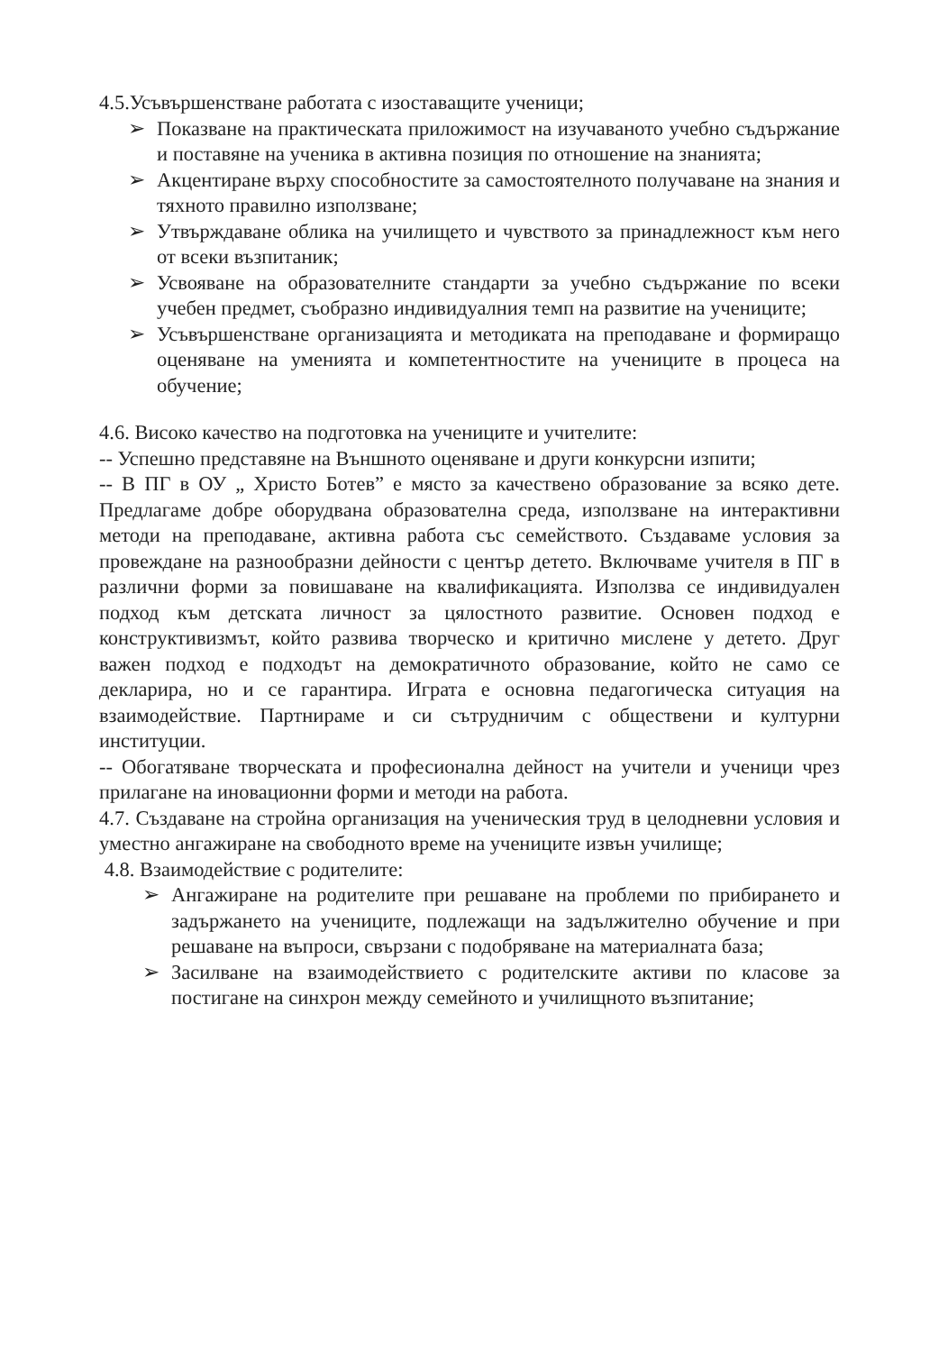4.5.Усъвършенстване работата с изоставащите ученици;
➢ Показване на практическата приложимост на изучаваното учебно съдържание и поставяне на ученика в активна позиция по отношение на знанията;
➢ Акцентиране върху способностите за самостоятелното получаване на знания и тяхното правилно използване;
➢ Утвърждаване облика на училището и чувството за принадлежност към него от всеки възпитаник;
➢ Усвояване на образователните стандарти за учебно съдържание по всеки учебен предмет, съобразно индивидуалния темп на развитие на учениците;
➢ Усъвършенстване организацията и методиката на преподаване и формиращо оценяване на уменията и компетентностите на учениците в процеса на обучение;
4.6. Високо качество на подготовка на учениците и учителите:
-- Успешно представяне на Външното оценяване и други конкурсни изпити;
-- В ПГ в ОУ „ Христо Ботев” е място за качествено образование за всяко дете. Предлагаме добре оборудвана образователна среда, използване на интерактивни методи на преподаване, активна работа със семейството. Създаваме условия за провеждане на разнообразни дейности с център детето. Включваме учителя в ПГ в различни форми за повишаване на квалификацията. Използва се индивидуален подход към детската личност за цялостното развитие. Основен подход е конструктивизмът, който развива творческо и критично мислене у детето. Друг важен подход е подходът на демократичното образование, който не само се декларира, но и се гарантира. Играта е основна педагогическа ситуация на взаимодействие. Партнираме и си сътрудничим с обществени и културни институции.
-- Обогатяване творческата и професионална дейност на учители и ученици чрез прилагане на иновационни форми и методи на работа.
4.7. Създаване на стройна организация на ученическия труд в целодневни условия и уместно ангажиране на свободното време на учениците извън училище;
4.8. Взаимодействие с родителите:
➢ Ангажиране на родителите при решаване на проблеми по прибирането и задържането на учениците, подлежащи на задължително обучение и при решаване на въпроси, свързани с подобряване на материалната база;
➢ Засилване на взаимодействието с родителските активи по класове за постигане на синхрон между семейното и училищното възпитание;